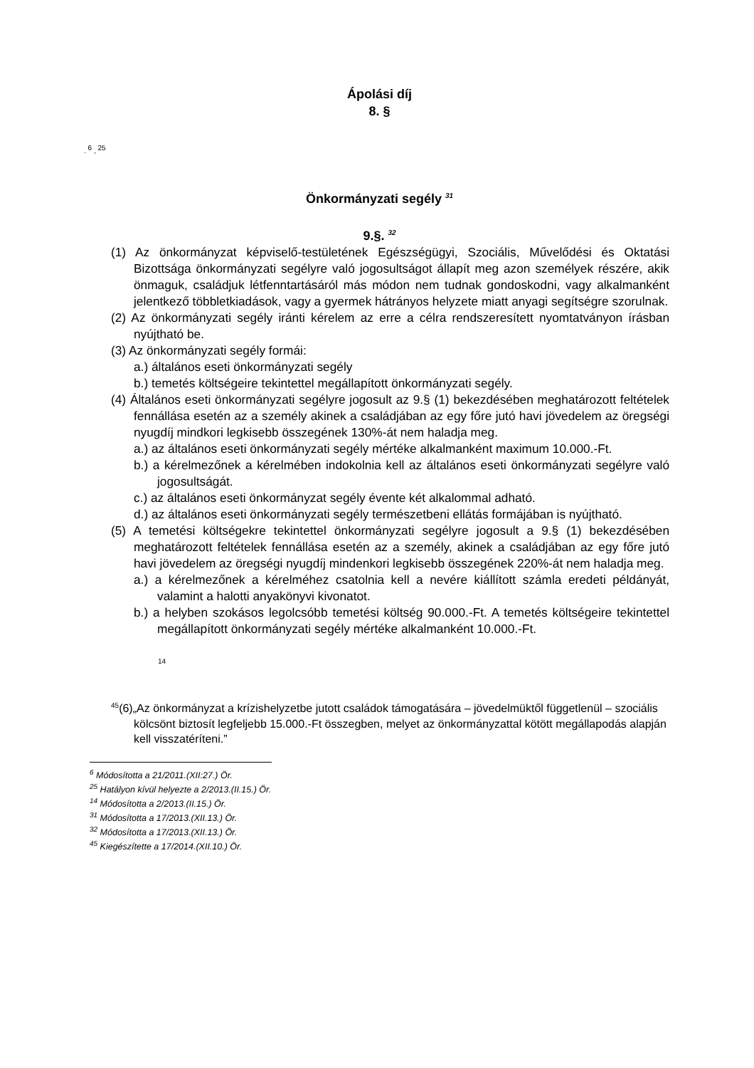Ápolási díj
8. §
. <sup>6</sup> , <sup>25</sup>
Önkormányzati segély <sup>31</sup>
9.§. <sup>32</sup>
(1) Az önkormányzat képviselő-testületének Egészségügyi, Szociális, Művelődési és Oktatási Bizottsága önkormányzati segélyre való jogosultságot állapít meg azon személyek részére, akik önmaguk, családjuk létfenntartásáról más módon nem tudnak gondoskodni, vagy alkalmanként jelentkező többletkiadások, vagy a gyermek hátrányos helyzete miatt anyagi segítségre szorulnak.
(2) Az önkormányzati segély iránti kérelem az erre a célra rendszeresített nyomtatványon írásban nyújtható be.
(3) Az önkormányzati segély formái:
a.) általános eseti önkormányzati segély
b.) temetés költségeire tekintettel megállapított önkormányzati segély.
(4) Általános eseti önkormányzati segélyre jogosult az 9.§ (1) bekezdésében meghatározott feltételek fennállása esetén az a személy akinek a családjában az egy főre jutó havi jövedelem az öregségi nyugdíj mindkori legkisebb összegének 130%-át nem haladja meg.
a.) az általános eseti önkormányzati segély mértéke alkalmanként maximum 10.000.-Ft.
b.) a kérelmezőnek a kérelmében indokolnia kell az általános eseti önkormányzati segélyre való jogosultságát.
c.) az általános eseti önkormányzat segély évente két alkalommal adható.
d.) az általános eseti önkormányzati segély természetbeni ellátás formájában is nyújtható.
(5) A temetési költségekre tekintettel önkormányzati segélyre jogosult a 9.§ (1) bekezdésében meghatározott feltételek fennállása esetén az a személy, akinek a családjában az egy főre jutó havi jövedelem az öregségi nyugdíj mindenkori legkisebb összegének 220%-át nem haladja meg.
a.) a kérelmezőnek a kérelméhez csatolnia kell a nevére kiállított számla eredeti példányát, valamint a halotti anyakönyvi kivonatot.
b.) a helyben szokásos legolcsóbb temetési költség 90.000.-Ft. A temetés költségeire tekintettel megállapított önkormányzati segély mértéke alkalmanként 10.000.-Ft.
14
<sup>45</sup> (6)„Az önkormányzat a krízishelyzetbe jutott családok támogatására – jövedelmüktől függetlenül – szociális kölcsönt biztosít legfeljebb 15.000.-Ft összegben, melyet az önkormányzattal kötött megállapodás alapján kell visszatéríteni.”
<sup>6</sup> Módosította a 21/2011.(XII:27.) Ör.
<sup>25</sup> Hatályon kívül helyezte a 2/2013.(II.15.) Ör.
<sup>14</sup> Módosította a 2/2013.(II.15.) Ör.
<sup>31</sup> Módosította a 17/2013.(XII.13.) Ör.
<sup>32</sup> Módosította a 17/2013.(XII.13.) Ör.
<sup>45</sup> Kiegészítette a 17/2014.(XII.10.) Ör.